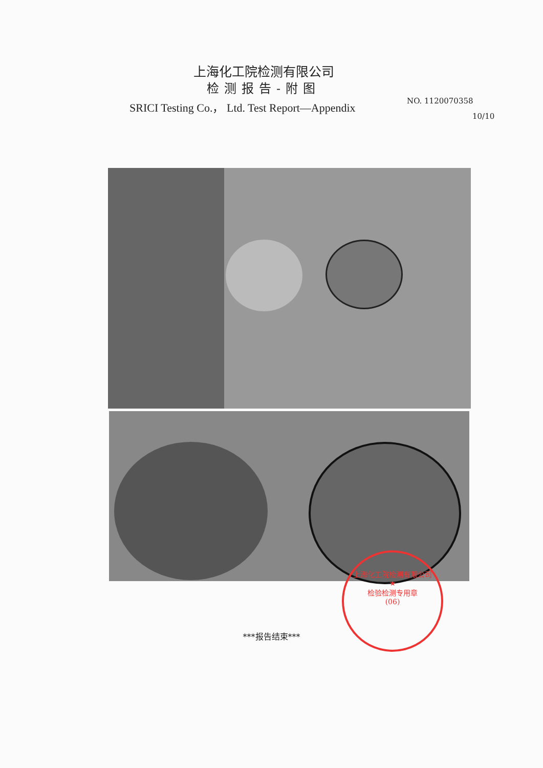上海化工院检测有限公司
检测报告-附图
SRICI Testing Co.， Ltd. Test Report—Appendix
NO. 1120070358
10/10
上海化工院检测有限公司
★
检验检测专用章
(06)
***报告结束***